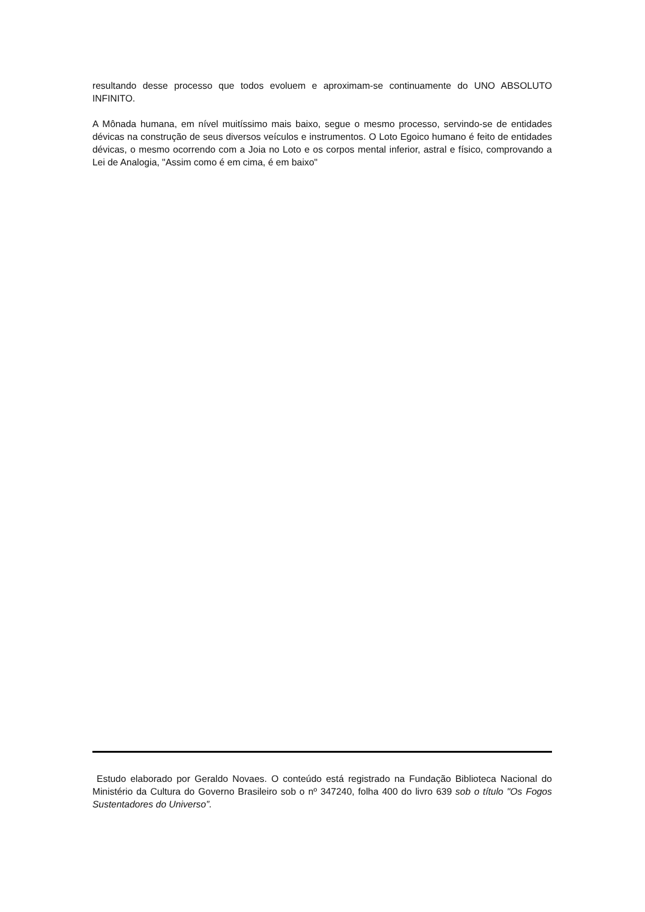resultando desse processo que todos evoluem e aproximam-se continuamente do UNO ABSOLUTO INFINITO.
A Mônada humana, em nível muitíssimo mais baixo, segue o mesmo processo, servindo-se de entidades dévicas na construção de seus diversos veículos e instrumentos. O Loto Egoico humano é feito de entidades dévicas, o mesmo ocorrendo com a Joia no Loto e os corpos mental inferior, astral e físico, comprovando a Lei de Analogia, "Assim como é em cima, é em baixo"
Estudo elaborado por Geraldo Novaes. O conteúdo está registrado na Fundação Biblioteca Nacional do Ministério da Cultura do Governo Brasileiro sob o nº 347240, folha 400 do livro 639 sob o título "Os Fogos Sustentadores do Universo”.